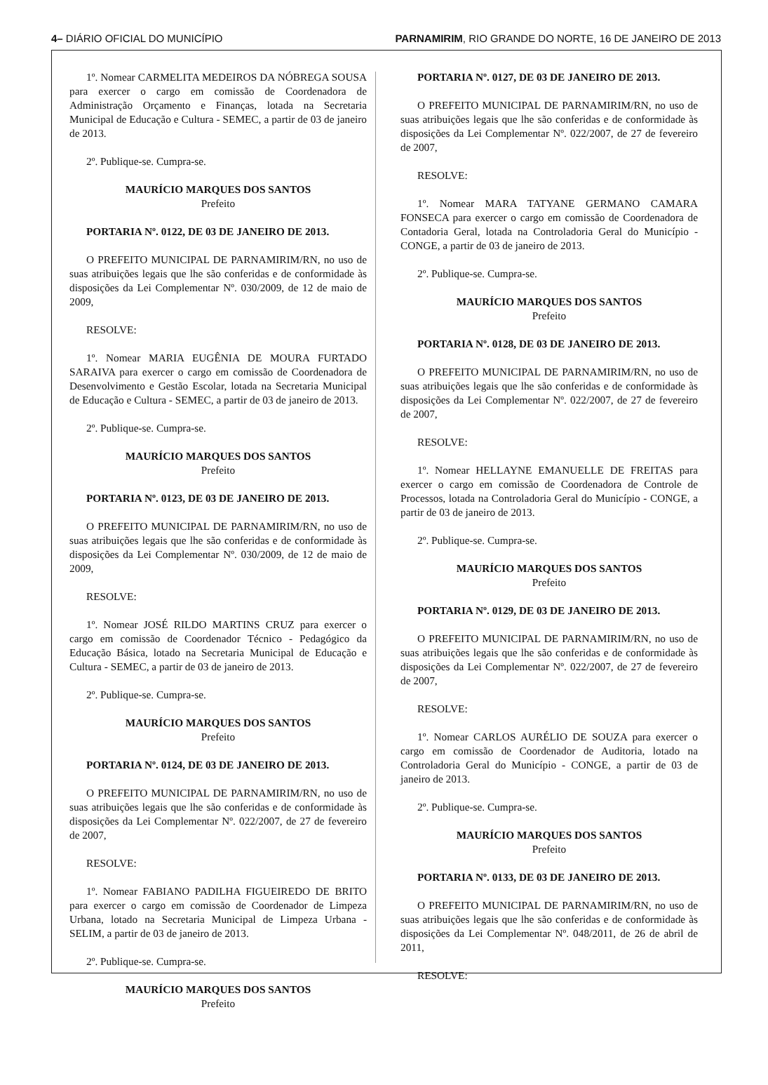4– DIÁRIO OFICIAL DO MUNICÍPIO PARNAMIRIM, RIO GRANDE DO NORTE, 16 DE JANEIRO DE 2013
1º. Nomear CARMELITA MEDEIROS DA NÓBREGA SOUSA para exercer o cargo em comissão de Coordenadora de Administração Orçamento e Finanças, lotada na Secretaria Municipal de Educação e Cultura - SEMEC, a partir de 03 de janeiro de 2013.
2º. Publique-se. Cumpra-se.
MAURÍCIO MARQUES DOS SANTOS
Prefeito
PORTARIA Nº. 0122, DE 03 DE JANEIRO DE 2013.
O PREFEITO MUNICIPAL DE PARNAMIRIM/RN, no uso de suas atribuições legais que lhe são conferidas e de conformidade às disposições da Lei Complementar Nº. 030/2009, de 12 de maio de 2009,
RESOLVE:
1º. Nomear MARIA EUGÊNIA DE MOURA FURTADO SARAIVA para exercer o cargo em comissão de Coordenadora de Desenvolvimento e Gestão Escolar, lotada na Secretaria Municipal de Educação e Cultura - SEMEC, a partir de 03 de janeiro de 2013.
2º. Publique-se. Cumpra-se.
MAURÍCIO MARQUES DOS SANTOS
Prefeito
PORTARIA Nº. 0123, DE 03 DE JANEIRO DE 2013.
O PREFEITO MUNICIPAL DE PARNAMIRIM/RN, no uso de suas atribuições legais que lhe são conferidas e de conformidade às disposições da Lei Complementar Nº. 030/2009, de 12 de maio de 2009,
RESOLVE:
1º. Nomear JOSÉ RILDO MARTINS CRUZ para exercer o cargo em comissão de Coordenador Técnico - Pedagógico da Educação Básica, lotado na Secretaria Municipal de Educação e Cultura - SEMEC, a partir de 03 de janeiro de 2013.
2º. Publique-se. Cumpra-se.
MAURÍCIO MARQUES DOS SANTOS
Prefeito
PORTARIA Nº. 0124, DE 03 DE JANEIRO DE 2013.
O PREFEITO MUNICIPAL DE PARNAMIRIM/RN, no uso de suas atribuições legais que lhe são conferidas e de conformidade às disposições da Lei Complementar Nº. 022/2007, de 27 de fevereiro de 2007,
RESOLVE:
1º. Nomear FABIANO PADILHA FIGUEIREDO DE BRITO para exercer o cargo em comissão de Coordenador de Limpeza Urbana, lotado na Secretaria Municipal de Limpeza Urbana - SELIM, a partir de 03 de janeiro de 2013.
2º. Publique-se. Cumpra-se.
MAURÍCIO MARQUES DOS SANTOS
Prefeito
PORTARIA Nº. 0127, DE 03 DE JANEIRO DE 2013.
O PREFEITO MUNICIPAL DE PARNAMIRIM/RN, no uso de suas atribuições legais que lhe são conferidas e de conformidade às disposições da Lei Complementar Nº. 022/2007, de 27 de fevereiro de 2007,
RESOLVE:
1º. Nomear MARA TATYANE GERMANO CAMARA FONSECA para exercer o cargo em comissão de Coordenadora de Contadoria Geral, lotada na Controladoria Geral do Município - CONGE, a partir de 03 de janeiro de 2013.
2º. Publique-se. Cumpra-se.
MAURÍCIO MARQUES DOS SANTOS
Prefeito
PORTARIA Nº. 0128, DE 03 DE JANEIRO DE 2013.
O PREFEITO MUNICIPAL DE PARNAMIRIM/RN, no uso de suas atribuições legais que lhe são conferidas e de conformidade às disposições da Lei Complementar Nº. 022/2007, de 27 de fevereiro de 2007,
RESOLVE:
1º. Nomear HELLAYNE EMANUELLE DE FREITAS para exercer o cargo em comissão de Coordenadora de Controle de Processos, lotada na Controladoria Geral do Município - CONGE, a partir de 03 de janeiro de 2013.
2º. Publique-se. Cumpra-se.
MAURÍCIO MARQUES DOS SANTOS
Prefeito
PORTARIA Nº. 0129, DE 03 DE JANEIRO DE 2013.
O PREFEITO MUNICIPAL DE PARNAMIRIM/RN, no uso de suas atribuições legais que lhe são conferidas e de conformidade às disposições da Lei Complementar Nº. 022/2007, de 27 de fevereiro de 2007,
RESOLVE:
1º. Nomear CARLOS AURÉLIO DE SOUZA para exercer o cargo em comissão de Coordenador de Auditoria, lotado na Controladoria Geral do Município - CONGE, a partir de 03 de janeiro de 2013.
2º. Publique-se. Cumpra-se.
MAURÍCIO MARQUES DOS SANTOS
Prefeito
PORTARIA Nº. 0133, DE 03 DE JANEIRO DE 2013.
O PREFEITO MUNICIPAL DE PARNAMIRIM/RN, no uso de suas atribuições legais que lhe são conferidas e de conformidade às disposições da Lei Complementar Nº. 048/2011, de 26 de abril de 2011,
RESOLVE: